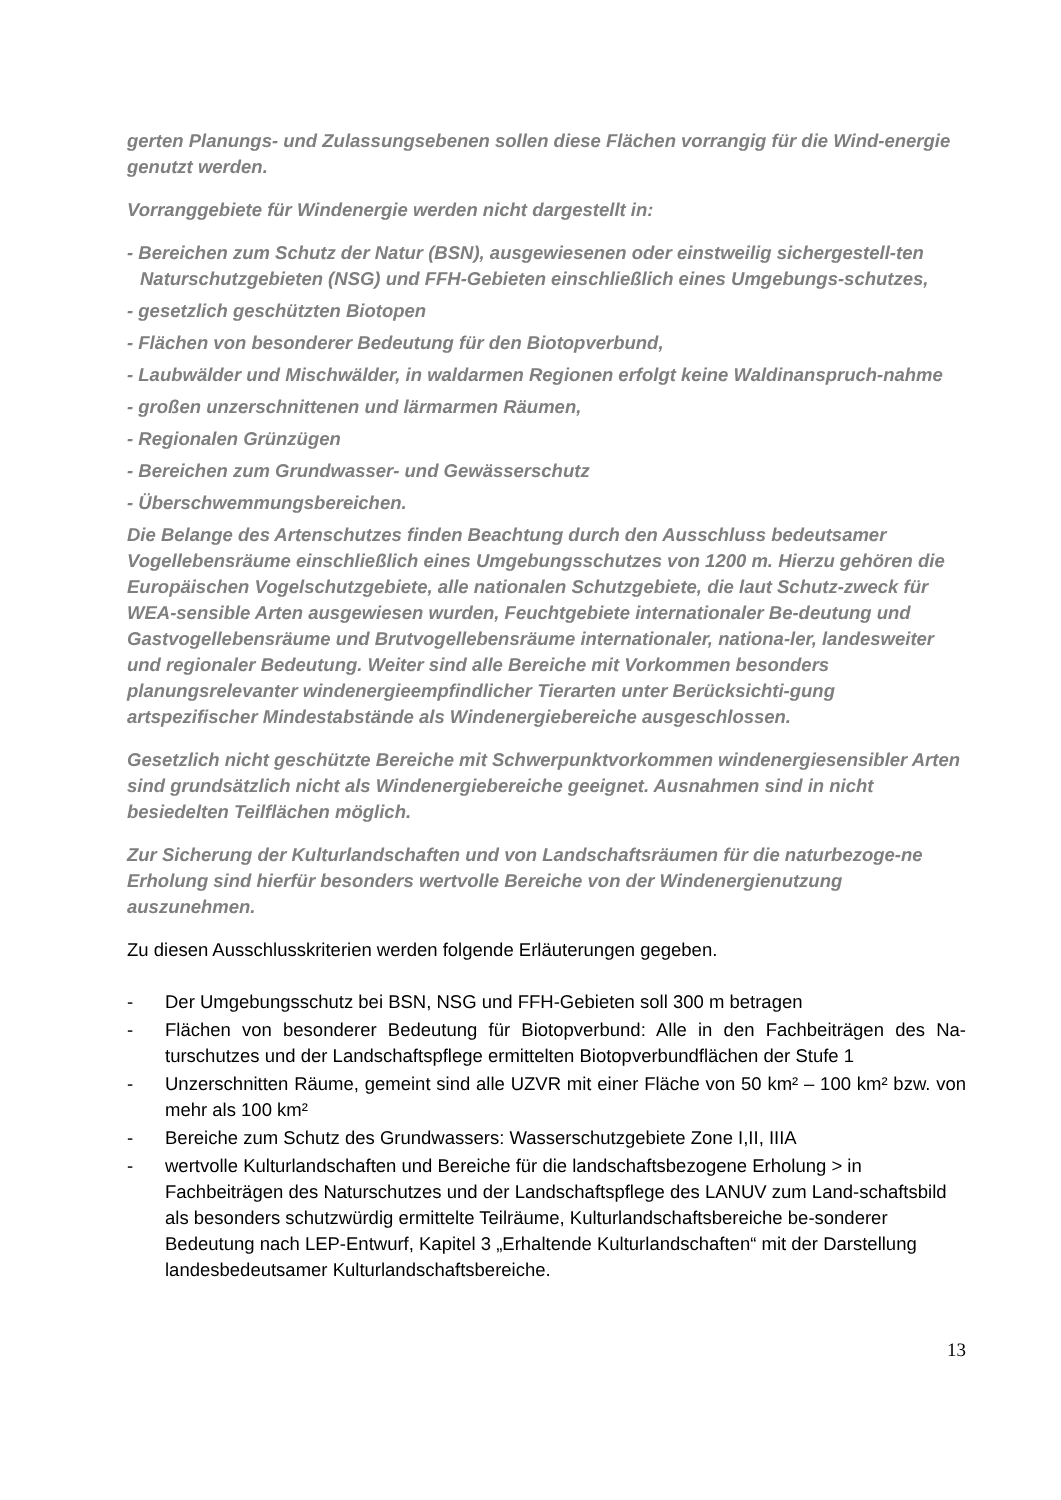gerten Planungs- und Zulassungsebenen sollen diese Flächen vorrangig für die Wind-energie genutzt werden.
Vorranggebiete für Windenergie werden nicht dargestellt in:
- Bereichen zum Schutz der Natur (BSN), ausgewiesenen oder einstweilig sichergestell-ten Naturschutzgebieten (NSG) und FFH-Gebieten einschließlich eines Umgebungs-schutzes,
- gesetzlich geschützten Biotopen
- Flächen von besonderer Bedeutung für den Biotopverbund,
- Laubwälder und Mischwälder, in waldarmen Regionen erfolgt keine Waldinanspruch-nahme
- großen unzerschnittenen und lärmarmen Räumen,
- Regionalen Grünzügen
- Bereichen zum Grundwasser- und Gewässerschutz
- Überschwemmungsbereichen.
Die Belange des Artenschutzes finden Beachtung durch den Ausschluss bedeutsamer Vogellebensräume einschließlich eines Umgebungsschutzes von 1200 m. Hierzu gehören die Europäischen Vogelschutzgebiete, alle nationalen Schutzgebiete, die laut Schutz-zweck für WEA-sensible Arten ausgewiesen wurden, Feuchtgebiete internationaler Be-deutung und Gastvogellebensräume und Brutvogellebensräume internationaler, nationa-ler, landesweiter und regionaler Bedeutung. Weiter sind alle Bereiche mit Vorkommen besonders planungsrelevanter windenergieempfindlicher Tierarten unter Berücksichti-gung artspezifischer Mindestabstände als Windenergiebereiche ausgeschlossen.
Gesetzlich nicht geschützte Bereiche mit Schwerpunktvorkommen windenergiesensibler Arten sind grundsätzlich nicht als Windenergiebereiche geeignet. Ausnahmen sind in nicht besiedelten Teilflächen möglich.
Zur Sicherung der Kulturlandschaften und von Landschaftsräumen für die naturbezoge-ne Erholung sind hierfür besonders wertvolle Bereiche von der Windenergienutzung auszunehmen.
Zu diesen Ausschlusskriterien werden folgende Erläuterungen gegeben.
- Der Umgebungsschutz bei BSN, NSG und FFH-Gebieten soll 300 m betragen
- Flächen von besonderer Bedeutung für Biotopverbund: Alle in den Fachbeiträgen des Na-turschutzes und der Landschaftspflege ermittelten Biotopverbundflächen der Stufe 1
- Unzerschnitten Räume, gemeint sind alle UZVR mit einer Fläche von 50 km² – 100 km² bzw. von mehr als 100 km²
- Bereiche zum Schutz des Grundwassers: Wasserschutzgebiete Zone I,II, IIIA
- wertvolle Kulturlandschaften und Bereiche für die landschaftsbezogene Erholung > in Fachbeiträgen des Naturschutzes und der Landschaftspflege des LANUV zum Land-schaftsbild als besonders schutzwürdig ermittelte Teilräume, Kulturlandschaftsbereiche be-sonderer Bedeutung nach LEP-Entwurf, Kapitel 3 „Erhaltende Kulturlandschaften“ mit der Darstellung landesbedeutsamer Kulturlandschaftsbereiche.
13